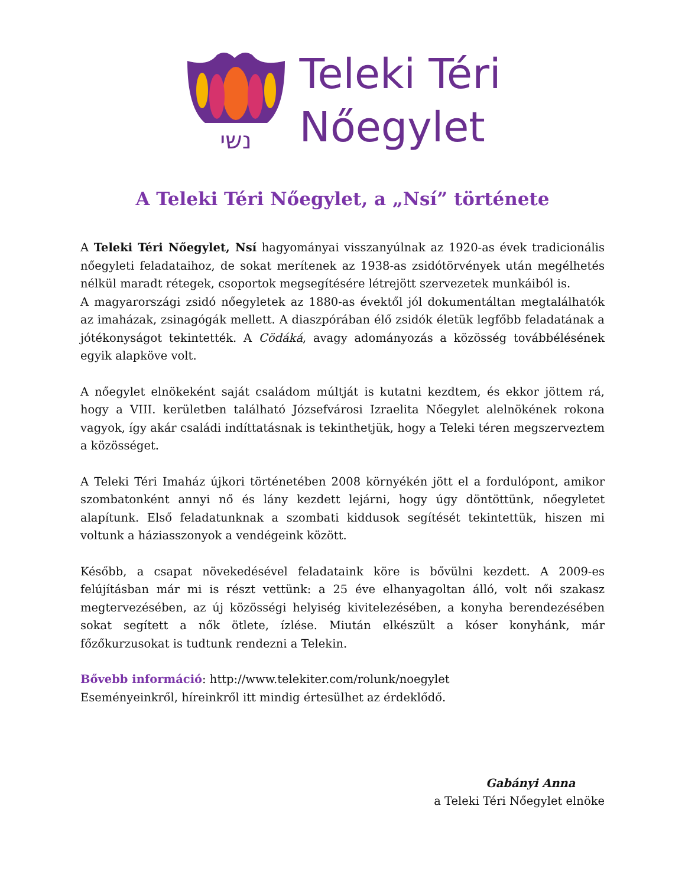נשי
Teleki Téri
Nőegylet
A Teleki Téri Nőegylet, a „Nsí” története
A Teleki Téri Nőegylet, Nsí hagyományai visszanyúlnak az 1920-as évek tradicionális nőegyleti feladataihoz, de sokat merítenek az 1938-as zsidótörvények után megélhetés nélkül maradt rétegek, csoportok megsegítésére létrejött szervezetek munkáiból is.
A magyarországi zsidó nőegyletek az 1880-as évektől jól dokumentáltan megtalálhatók az imaházak, zsinagógák mellett. A diaszpórában élő zsidók életük legfőbb feladatának a jótékonyságot tekintették. A Cödáká, avagy adományozás a közösség továbbélésének egyik alapköve volt.
A nőegylet elnökeként saját családom múltját is kutatni kezdtem, és ekkor jöttem rá, hogy a VIII. kerületben található Józsefvárosi Izraelita Nőegylet alelnökének rokona vagyok, így akár családi indíttatásnak is tekinthetjük, hogy a Teleki téren megszerveztem a közösséget.
A Teleki Téri Imaház újkori történetében 2008 környékén jött el a fordulópont, amikor szombatonként annyi nő és lány kezdett lejárni, hogy úgy döntöttünk, nőegyletet alapítunk. Első feladatunknak a szombati kiddusok segítését tekintettük, hiszen mi voltunk a háziasszonyok a vendégeink között.
Később, a csapat növekedésével feladataink köre is bővülni kezdett. A 2009-es felújításban már mi is részt vettünk: a 25 éve elhanyagoltan álló, volt női szakasz megtervezésében, az új közösségi helyiség kivitelezésében, a konyha berendezésében sokat segített a nők ötlete, ízlése. Miután elkészült a kóser konyhánk, már főzőkurzusokat is tudtunk rendezni a Telekin.
Bővebb információ: http://www.telekiter.com/rolunk/noegylet
Eseményeinkről, híreinkről itt mindig értesülhet az érdeklődő.
Gabányi Anna
a Teleki Téri Nőegylet elnöke